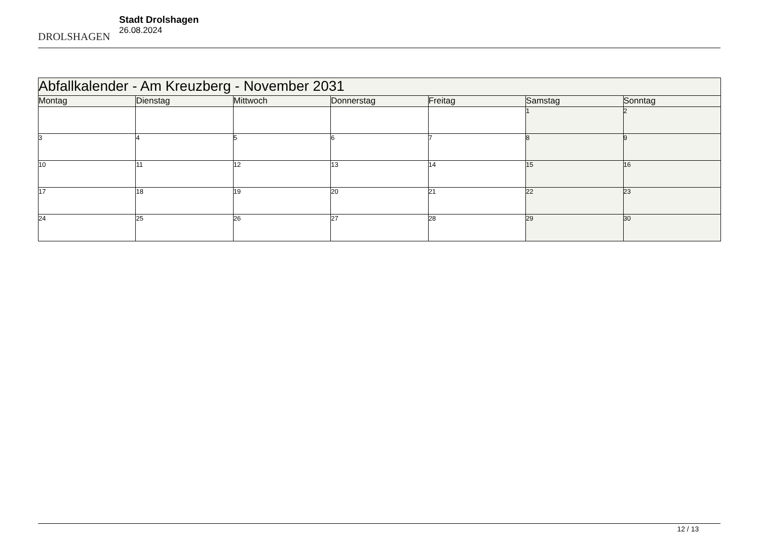DROLSHAGEN
Stadt Drolshagen
26.08.2024
| Abfallkalender - Am Kreuzberg - November 2031 | | | | | | |
| Montag | Dienstag | Mittwoch | Donnerstag | Freitag | Samstag | Sonntag |
| | | | | | 1 | 2 |
| 3 | 4 | 5 | 6 | 7 | 8 | 9 |
| 10 | 11 | 12 | 13 | 14 | 15 | 16 |
| 17 | 18 | 19 | 20 | 21 | 22 | 23 |
| 24 | 25 | 26 | 27 | 28 | 29 | 30 |
12 / 13